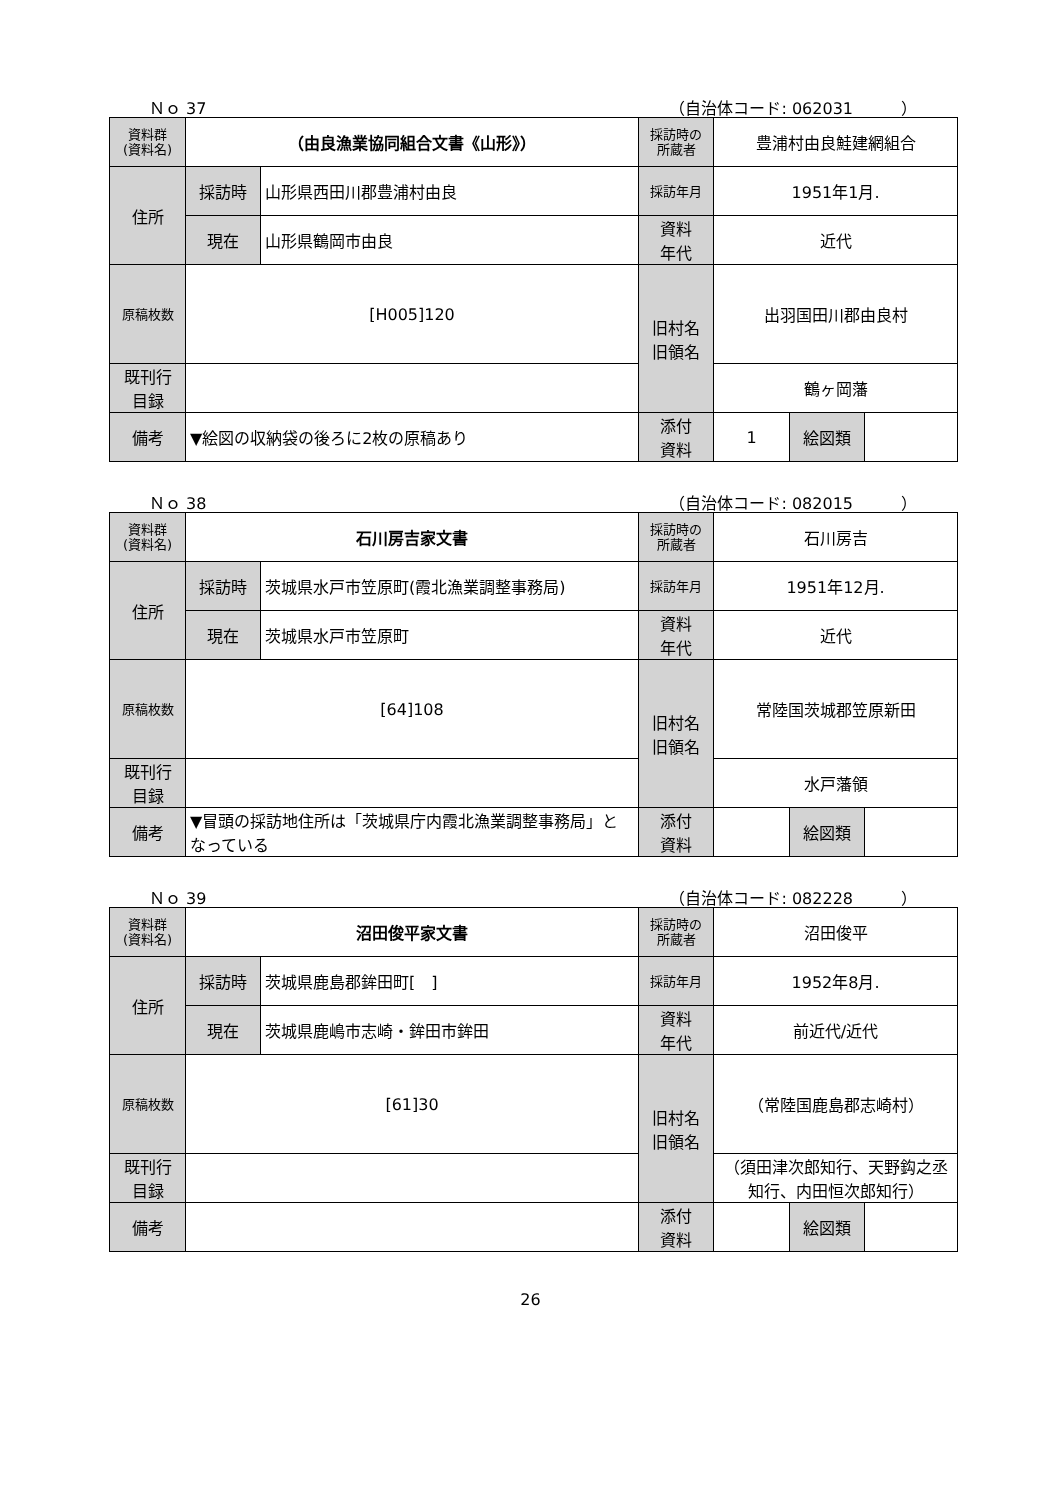Ｎｏ 37 （自治体コード: 062031　　　）
| 資料群 (資料名) | （由良漁業協同組合文書《山形》） | | 採訪時の 所蔵者 | 豊浦村由良鮭建網組合 | | |
| 住所 | 採訪時 | 山形県西田川郡豊浦村由良 | 採訪年月 | 1951年1月. | | |
| | 現在 | 山形県鶴岡市由良 | 資料 年代 | 近代 | | |
| 原稿枚数 | [H005]120 | | 旧村名 旧領名 | 出羽国田川郡由良村 | | |
| 既刊行 目録 | | | | 鶴ヶ岡藩 | | |
| 備考 | ▼絵図の収納袋の後ろに2枚の原稿あり | | | | | |
| | | | 添付 資料 | 1 | 絵図類 | |
Ｎｏ 38 （自治体コード: 082015　　　）
| 資料群 (資料名) | 石川房吉家文書 | | 採訪時の 所蔵者 | 石川房吉 | | |
| 住所 | 採訪時 | 茨城県水戸市笠原町(霞北漁業調整事務局) | 採訪年月 | 1951年12月. | | |
| | 現在 | 茨城県水戸市笠原町 | 資料 年代 | 近代 | | |
| 原稿枚数 | [64]108 | | 旧村名 旧領名 | 常陸国茨城郡笠原新田 | | |
| 既刊行 目録 | | | | 水戸藩領 | | |
| 備考 | ▼冒頭の採訪地住所は「茨城県庁内霞北漁業調整事務局」となっている | | | | | |
| | | | 添付 資料 | | 絵図類 | |
Ｎｏ 39 （自治体コード: 082228　　　）
| 資料群 (資料名) | 沼田俊平家文書 | | 採訪時の 所蔵者 | 沼田俊平 | | |
| 住所 | 採訪時 | 茨城県鹿島郡鉾田町[ ] | 採訪年月 | 1952年8月. | | |
| | 現在 | 茨城県鹿嶋市志崎・鉾田市鉾田 | 資料 年代 | 前近代/近代 | | |
| 原稿枚数 | [61]30 | | 旧村名 旧領名 | （常陸国鹿島郡志崎村） | | |
| 既刊行 目録 | | | | （須田津次郎知行、天野鈎之丞知行、内田恒次郎知行） | | |
| 備考 | | | | | | |
| | | | 添付 資料 | | 絵図類 | |
26